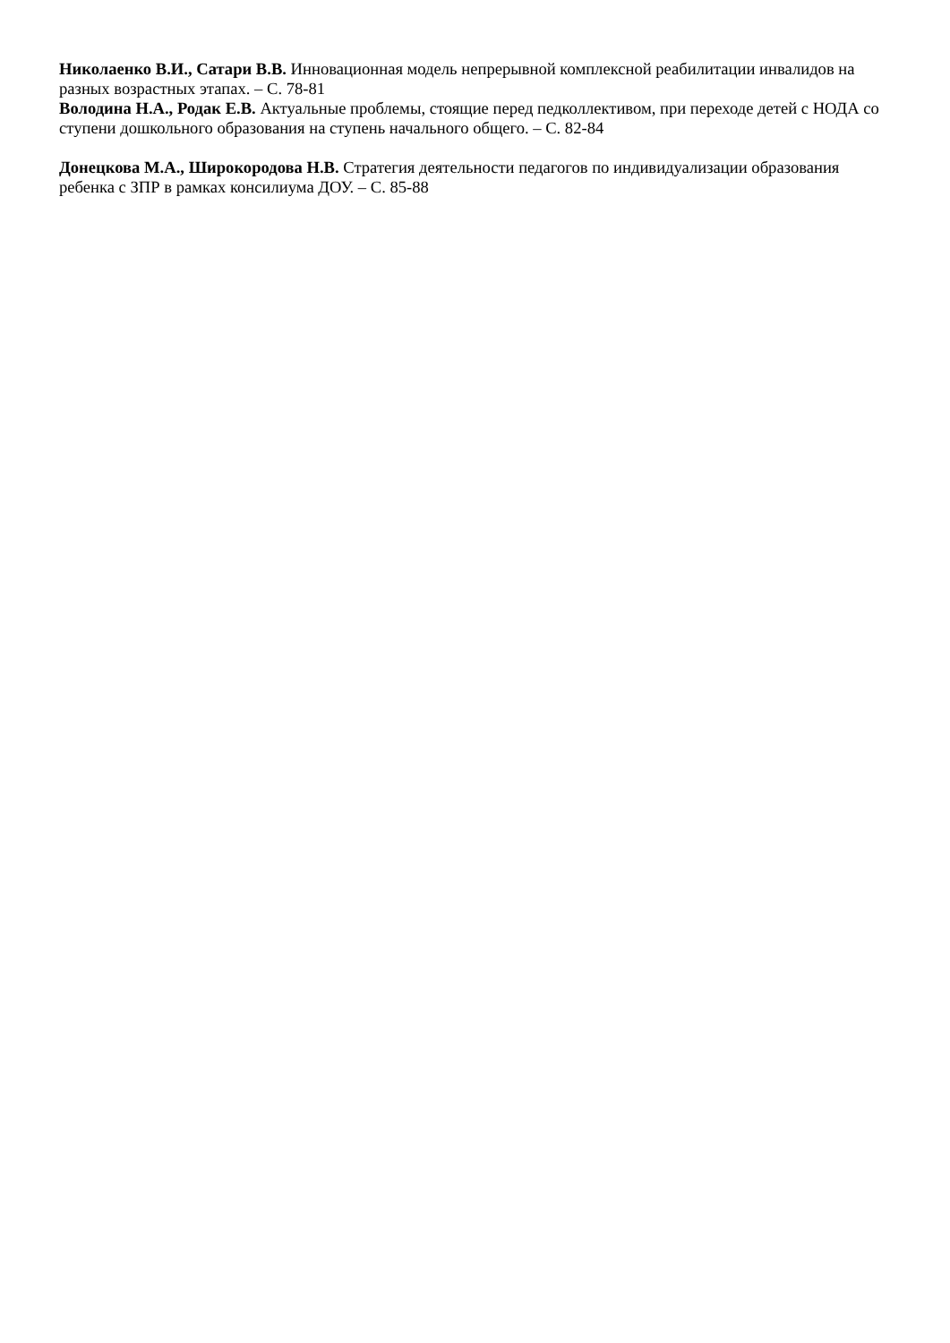Николаенко В.И., Сатари В.В. Инновационная модель непрерывной комплексной реабилитации инвалидов на разных возрастных этапах. – С. 78-81
Володина Н.А., Родак Е.В. Актуальные проблемы, стоящие перед педколлективом, при переходе детей с НОДА со ступени дошкольного образования на ступень начального общего. – С. 82-84
Донецкова М.А., Широкородова Н.В. Стратегия деятельности педагогов по индивидуализации образования ребенка с ЗПР в рамках консилиума ДОУ. – С. 85-88